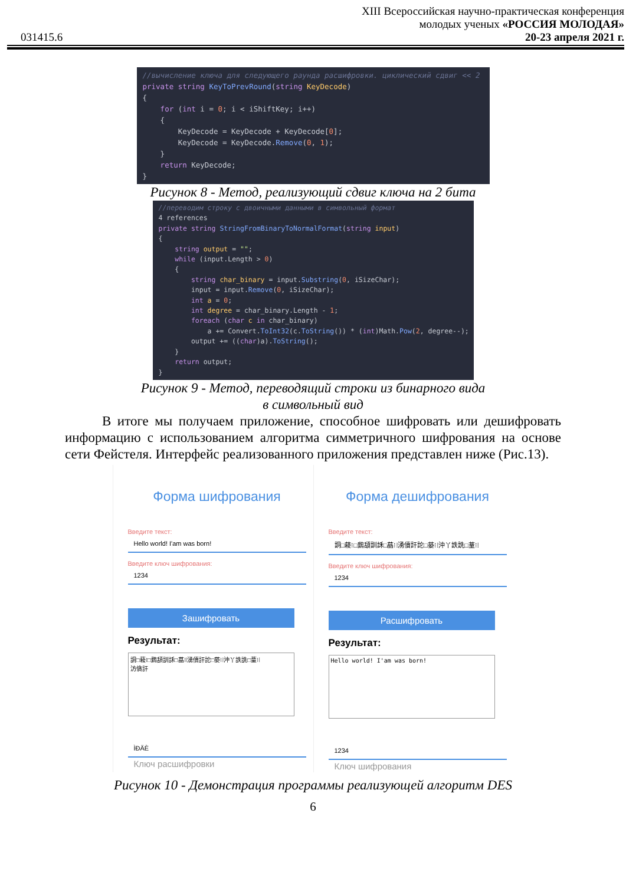031415.6
XIII Всероссийская научно-практическая конференция
молодых ученых «РОССИЯ МОЛОДАЯ»
20-23 апреля 2021 г.
//вычисление ключа для следующего раунда расшифровки. циклический сдвиг << 2 private string KeyToPrevRound(string KeyDecode) { for (int i = 0; i < iShiftKey; i++) { KeyDecode = KeyDecode + KeyDecode[0]; KeyDecode = KeyDecode.Remove(0, 1); } return KeyDecode; }
Рисунок 8 - Метод, реализующий сдвиг ключа на 2 бита
//переводим строку с двоичными данными в символьный формат 4 references private string StringFromBinaryToNormalFormat(string input) { string output = ""; while (input.Length > 0) { string char_binary = input.Substring(0, iSizeChar); input = input.Remove(0, iSizeChar); int a = 0; int degree = char_binary.Length - 1; foreach (char c in char_binary) a += Convert.ToInt32(c.ToString()) * (int)Math.Pow(2, degree--); output += ((char)a).ToString(); } return output; }
Рисунок 9 - Метод, переводящий строки из бинарного вида
в символьный вид
В итоге мы получаем приложение, способное шифровать или дешифровать информацию с использованием алгоритма симметричного шифрования на основе сети Фейстеля. Интерфейс реализованного приложения представлен ниже (Рис.13).
Форма шифрования
Введите текст:
Hello world! I'am was born!
Введите ключ шифрования:
1234
Зашифровать
Результат:
詷□薐⁝□鶢頢訓訸□蕌⁝⁞湧儥訐詑□蒆⁝⁞沖丫詄詵□蕫⁝⁞
汸僋訐
ÌÐÄÈ
Ключ расшифровки
Форма дешифрования
Введите текст:
詷□薐⁝□鶢頢訓訸□蕌⁝⁞湧儥訐詑□蒆⁝⁞沖丫詄詵□蕫⁝⁞
Введите ключ шифрования:
1234
Расшифровать
Результат:
Hello world! I'am was born!
1234
Ключ шифрования
Рисунок 10 - Демонстрация программы реализующей алгоритм DES
6